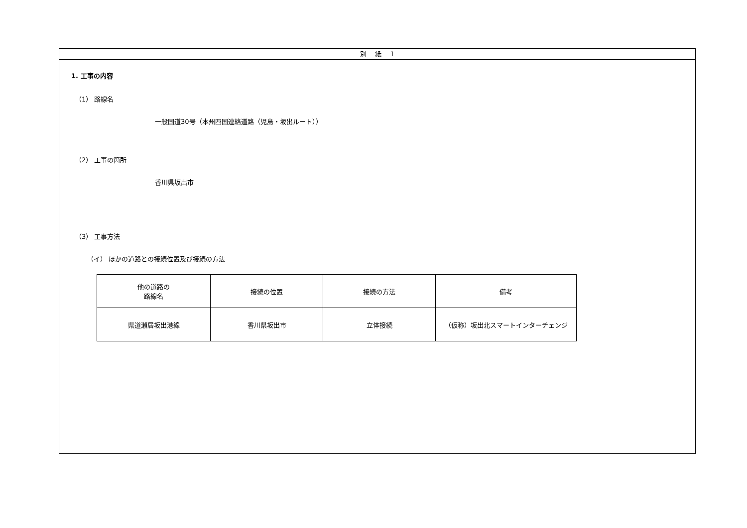別　 紙　 1
1. 工事の内容
（1） 路線名
一般国道30号（本州四国連絡道路（児島・坂出ルート））
（2） 工事の箇所
香川県坂出市
（3） 工事方法
（イ） ほかの道路との接続位置及び接続の方法
| 他の道路の 路線名 | 接続の位置 | 接続の方法 | 備考 |
| --- | --- | --- | --- |
| 県道瀬居坂出港線 | 香川県坂出市 | 立体接続 | （仮称）坂出北スマートインターチェンジ |